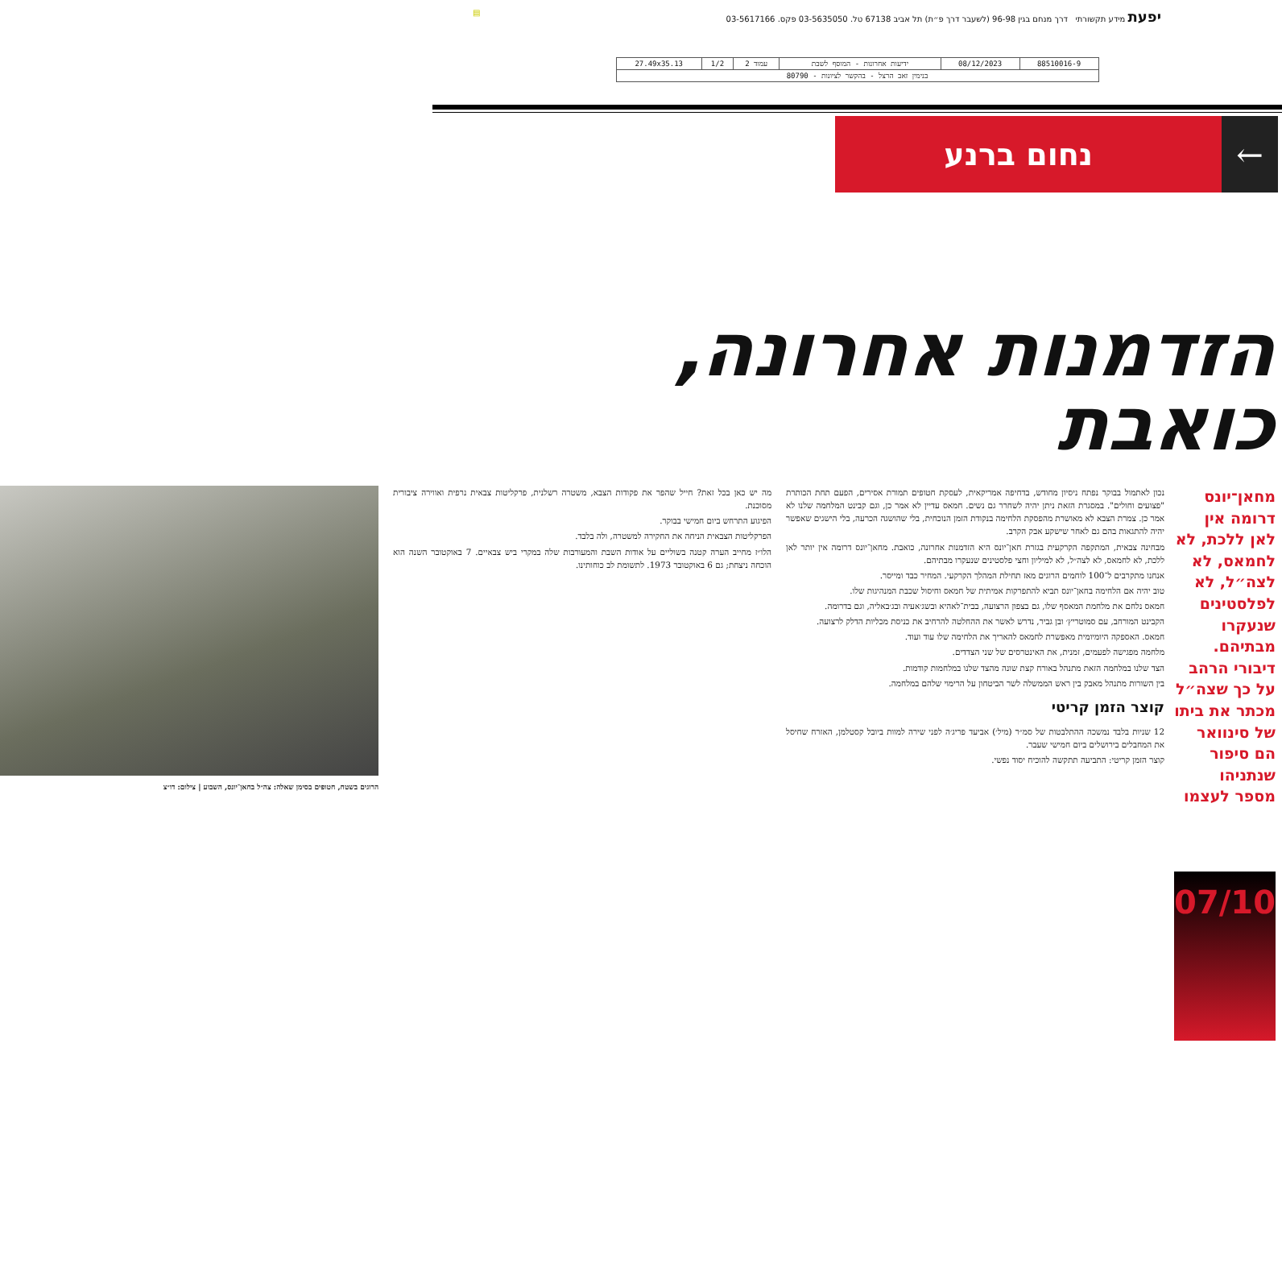יפעת מידע תקשורתי דרך מנחם בגין 96-98 (לשעבר דרך פ״ת) תל אביב 67138 טל. 03-5635050 פקס. 03-5617166
▤
| 88510016-9 | 08/12/2023 | ידיעות אחרונות - המוסף לשבת | עמוד 2 | 1/2 | 27.49x35.13 |
| בנימין זאב הרצל - בהקשר לציונות - 80790 | | | | | |
← נחום ברנע
הזדמנות אחרונה, כואבת
מחאן־יונס דרומה אין לאן ללכת, לא לחמאס, לא לצה״ל, לא לפלסטינים שנעקרו מבתיהם. דיבורי הרהב על כך שצה״ל מכתר את ביתו של סינוואר הם סיפור שנתניהו מספר לעצמו
07/10
נכון לאתמול בבוקר נפתח ניסיון מחודש, בדחיפה אמריקאית, לעסקת חטופים תמורת אסירים, הפעם תחת הכותרת "פצועים וחולים". במסגרת הזאת ניתן יהיה לשחרר גם נשים. חמאס עדיין לא אמר כן, וגם קבינט המלחמה שלנו לא אמר כן. צמרת הצבא לא מאושרת מהפסקת הלחימה בנקודת הזמן הנוכחית, בלי שהושגה הכרעה, בלי הישגים שאפשר יהיה להתגאות בהם גם לאחר שישקע אבק הקרב.
מבחינה צבאית, המתקפה הקרקעית בגזרת חאן־יונס היא הזדמנות אחרונה, כואבת. מחאן־יונס דרומה אין יותר לאן ללכת, לא לחמאס, לא לצה״ל, לא למיליון וחצי פלסטינים שנעקרו מבתיהם.
אנחנו מתקרבים ל־100 לוחמים הרוגים מאז תחילת המהלך הקרקעי. המחיר כבד ומייסר.
טוב יהיה אם הלחימה בחאן־יונס תביא להתפרקות אמיתית של חמאס וחיסול שכבת המנהיגות שלו.
חמאס נלחם את מלחמת המאסף שלו, גם בצפון הרצועה, בבית־לאהיא ובשג׳אעיה ובג׳באליה, וגם בדרומה.
הקבינט המורחב, עם סמוטריץ׳ ובן גביר, נדרש לאשר את ההחלטה להרחיב את כניסת מכליות הדלק לרצועה.
חמאס. האספקה היומיומית מאפשרת לחמאס להאריך את הלחימה שלו עוד ועוד.
מלחמה מפגישה לפעמים, זמנית, את האינטרסים של שני הצדדים.
הצד שלנו במלחמה הזאת מתנהל באורח קצת שונה מהצד שלנו במלחמות קודמות.
בין השורות מתנהל מאבק בין ראש הממשלה לשר הביטחון על הרימוי שלהם במלחמה.
קוצר הזמן קריטי
12 שניות בלבד נמשכה ההתלבטות של סמ״ר (מיל׳) אביעד פריג׳ה לפני שירה למוות ביובל קסטלמן, האזרח שחיסל את המחבלים בירושלים ביום חמישי שעבר.
קוצר הזמן קריטי: התביעה תתקשה להוכיח יסוד נפשי.
מה יש כאן בכל זאת? חייל שהפר את פקודות הצבא, משטרה רשלנית, פרקליטות צבאית נרפית ואווירה ציבורית מסוכנת.
הפיגוע התרחש ביום חמישי בבוקר.
הפרקליטות הצבאית הניחה את החקירה למשטרה, ולה בלבד.
הלו״ז מחייב הערה קטנה בשוליים על אודות השבת והמעורבות שלה במקרי ביש צבאיים. 7 באוקטובר השנה הוא הוכחה ניצחת; גם 6 באוקטובר 1973. לתשומת לב כוחותינו.
הרוגים בשטח, חטופים בסימן שאלה: צה״ל בחאן־יונס, השבוע | צילום: דו״צ